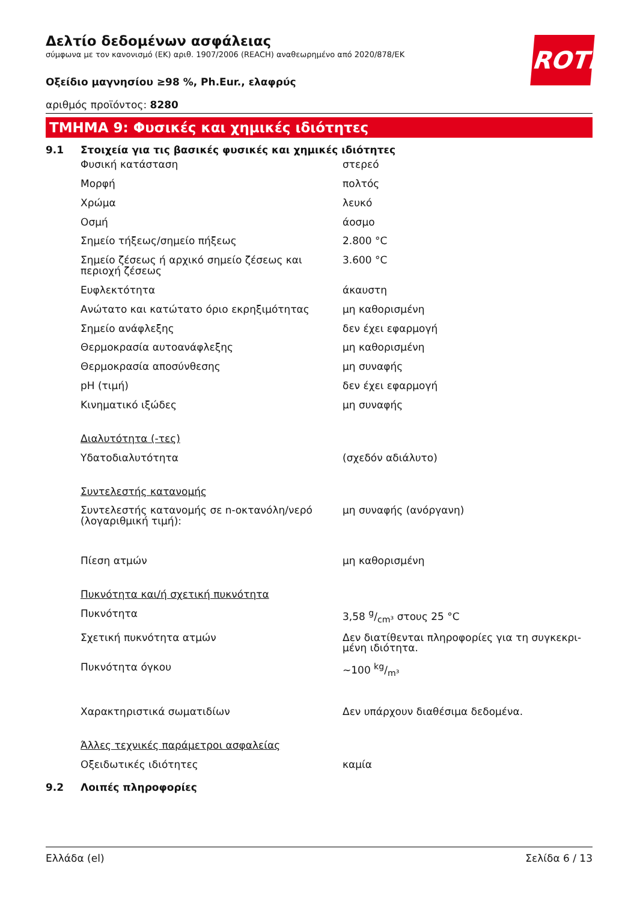ROTH
Δελτίο δεδομένων ασφάλειας
σύμφωνα με τον κανονισμό (ΕΚ) αριθ. 1907/2006 (REACH) αναθεωρημένο από 2020/878/ΕΚ
Οξείδιο μαγνησίου ≥98 %, Ph.Eur., ελαφρύς
αριθμός προϊόντος: 8280
ΤΜΗΜΑ 9: Φυσικές και χημικές ιδιότητες
9.1 Στοιχεία για τις βασικές φυσικές και χημικές ιδιότητες
| Φυσική κατάσταση | στερεό |
| Μορφή | πολτός |
| Χρώμα | λευκό |
| Οσμή | άοσμο |
| Σημείο τήξεως/σημείο πήξεως | 2.800 °C |
| Σημείο ζέσεως ή αρχικό σημείο ζέσεως και περιοχή ζέσεως | 3.600 °C |
| Ευφλεκτότητα | άκαυστη |
| Ανώτατο και κατώτατο όριο εκρηξιμότητας | μη καθορισμένη |
| Σημείο ανάφλεξης | δεν έχει εφαρμογή |
| Θερμοκρασία αυτοανάφλεξης | μη καθορισμένη |
| Θερμοκρασία αποσύνθεσης | μη συναφής |
| pH (τιμή) | δεν έχει εφαρμογή |
| Κινηματικό ιξώδες | μη συναφής |
| Διαλυτότητα (-τες) | |
| Υδατοδιαλυτότητα | (σχεδόν αδιάλυτο) |
| Συντελεστής κατανομής | |
| Συντελεστής κατανομής σε n-οκτανόλη/νερό (λογαριθμική τιμή): | μη συναφής (ανόργανη) |
| Πίεση ατμών | μη καθορισμένη |
| Πυκνότητα και/ή σχετική πυκνότητα | |
| Πυκνότητα | 3,58 g/cm³ στους 25 °C |
| Σχετική πυκνότητα ατμών | Δεν διατίθενται πληροφορίες για τη συγκεκρι-μένη ιδιότητα. |
| Πυκνότητα όγκου | ~100 kg/m³ |
| Χαρακτηριστικά σωματιδίων | Δεν υπάρχουν διαθέσιμα δεδομένα. |
| Άλλες τεχνικές παράμετροι ασφαλείας | |
| Οξειδωτικές ιδιότητες | καμία |
9.2 Λοιπές πληροφορίες
Ελλάδα (el) Σελίδα 6 / 13